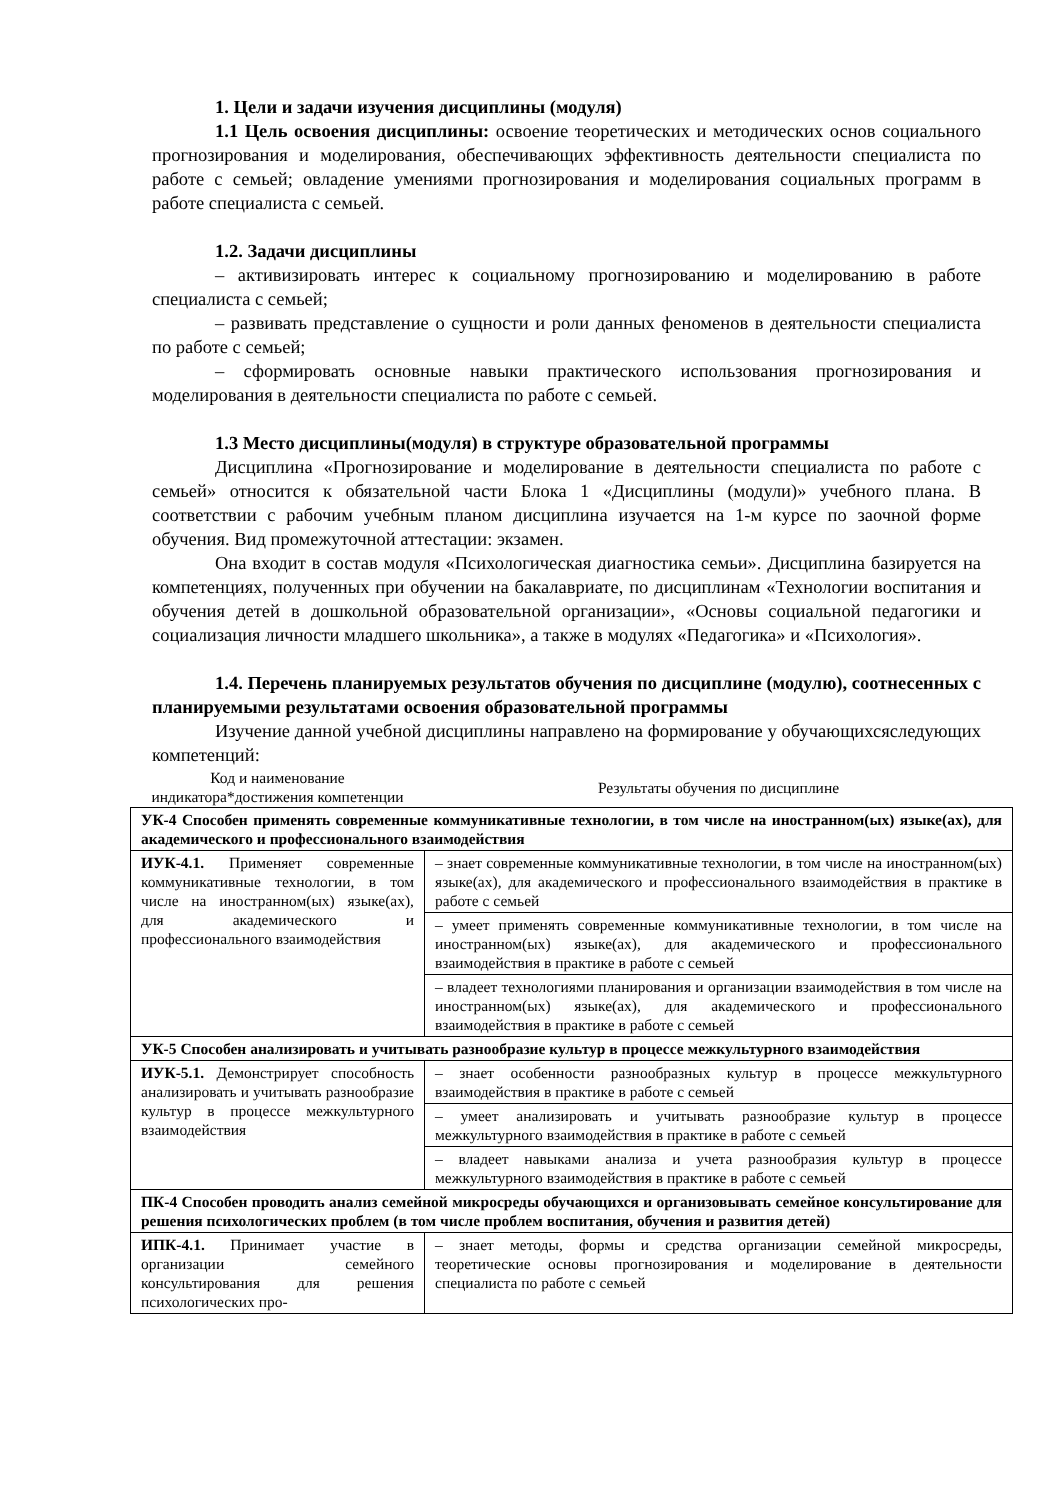1. Цели и задачи изучения дисциплины (модуля)
1.1 Цель освоения дисциплины: освоение теоретических и методических основ социального прогнозирования и моделирования, обеспечивающих эффективность деятельности специалиста по работе с семьей; овладение умениями прогнозирования и моделирования социальных программ в работе специалиста с семьей.
1.2. Задачи дисциплины
– активизировать интерес к социальному прогнозированию и моделированию в работе специалиста с семьей;
– развивать представление о сущности и роли данных феноменов в деятельности специалиста по работе с семьей;
– сформировать основные навыки практического использования прогнозирования и моделирования в деятельности специалиста по работе с семьей.
1.3 Место дисциплины(модуля) в структуре образовательной программы
Дисциплина «Прогнозирование и моделирование в деятельности специалиста по работе с семьей» относится к обязательной части Блока 1 «Дисциплины (модули)» учебного плана. В соответствии с рабочим учебным планом дисциплина изучается на 1-м курсе по заочной форме обучения. Вид промежуточной аттестации: экзамен.
Она входит в состав модуля «Психологическая диагностика семьи». Дисциплина базируется на компетенциях, полученных при обучении на бакалавриате, по дисциплинам «Технологии воспитания и обучения детей в дошкольной образовательной организации», «Основы социальной педагогики и социализация личности младшего школьника», а также в модулях «Педагогика» и «Психология».
1.4. Перечень планируемых результатов обучения по дисциплине (модулю), соотнесенных с планируемыми результатами освоения образовательной программы
Изучение данной учебной дисциплины направлено на формирование у обучающихсяследующих компетенций:
| Код и наименование индикатора*достижения компетенции | Результаты обучения по дисциплине |
| --- | --- |
| УК-4 Способен применять современные коммуникативные технологии, в том числе на иностранном(ых) языке(ах), для академического и профессионального взаимодействия | |
| ИУК-4.1. Применяет современные коммуникативные технологии, в том числе на иностранном(ых) языке(ах), для академического и профессионального взаимодействия | – знает современные коммуникативные технологии, в том числе на иностранном(ых) языке(ах), для академического и профессионального взаимодействия в практике в работе с семьей |
| | – умеет применять современные коммуникативные технологии, в том числе на иностранном(ых) языке(ах), для академического и профессионального взаимодействия в практике в работе с семьей |
| | – владеет технологиями планирования и организации взаимодействия в том числе на иностранном(ых) языке(ах), для академического и профессионального взаимодействия в практике в работе с семьей |
| УК-5 Способен анализировать и учитывать разнообразие культур в процессе межкультурного взаимодействия | |
| ИУК-5.1. Демонстрирует способность анализировать и учитывать разнообразие культур в процессе межкультурного взаимодействия | – знает особенности разнообразных культур в процессе межкультурного взаимодействия в практике в работе с семьей |
| | – умеет анализировать и учитывать разнообразие культур в процессе межкультурного взаимодействия в практике в работе с семьей |
| | – владеет навыками анализа и учета разнообразия культур в процессе межкультурного взаимодействия в практике в работе с семьей |
| ПК-4 Способен проводить анализ семейной микросреды обучающихся и организовывать семейное консультирование для решения психологических проблем (в том числе проблем воспитания, обучения и развития детей) | |
| ИПК-4.1. Принимает участие в организации семейного консультирования для решения психологических про- | – знает методы, формы и средства организации семейной микросреды, теоретические основы прогнозирования и моделирование в деятельности специалиста по работе с семьей |